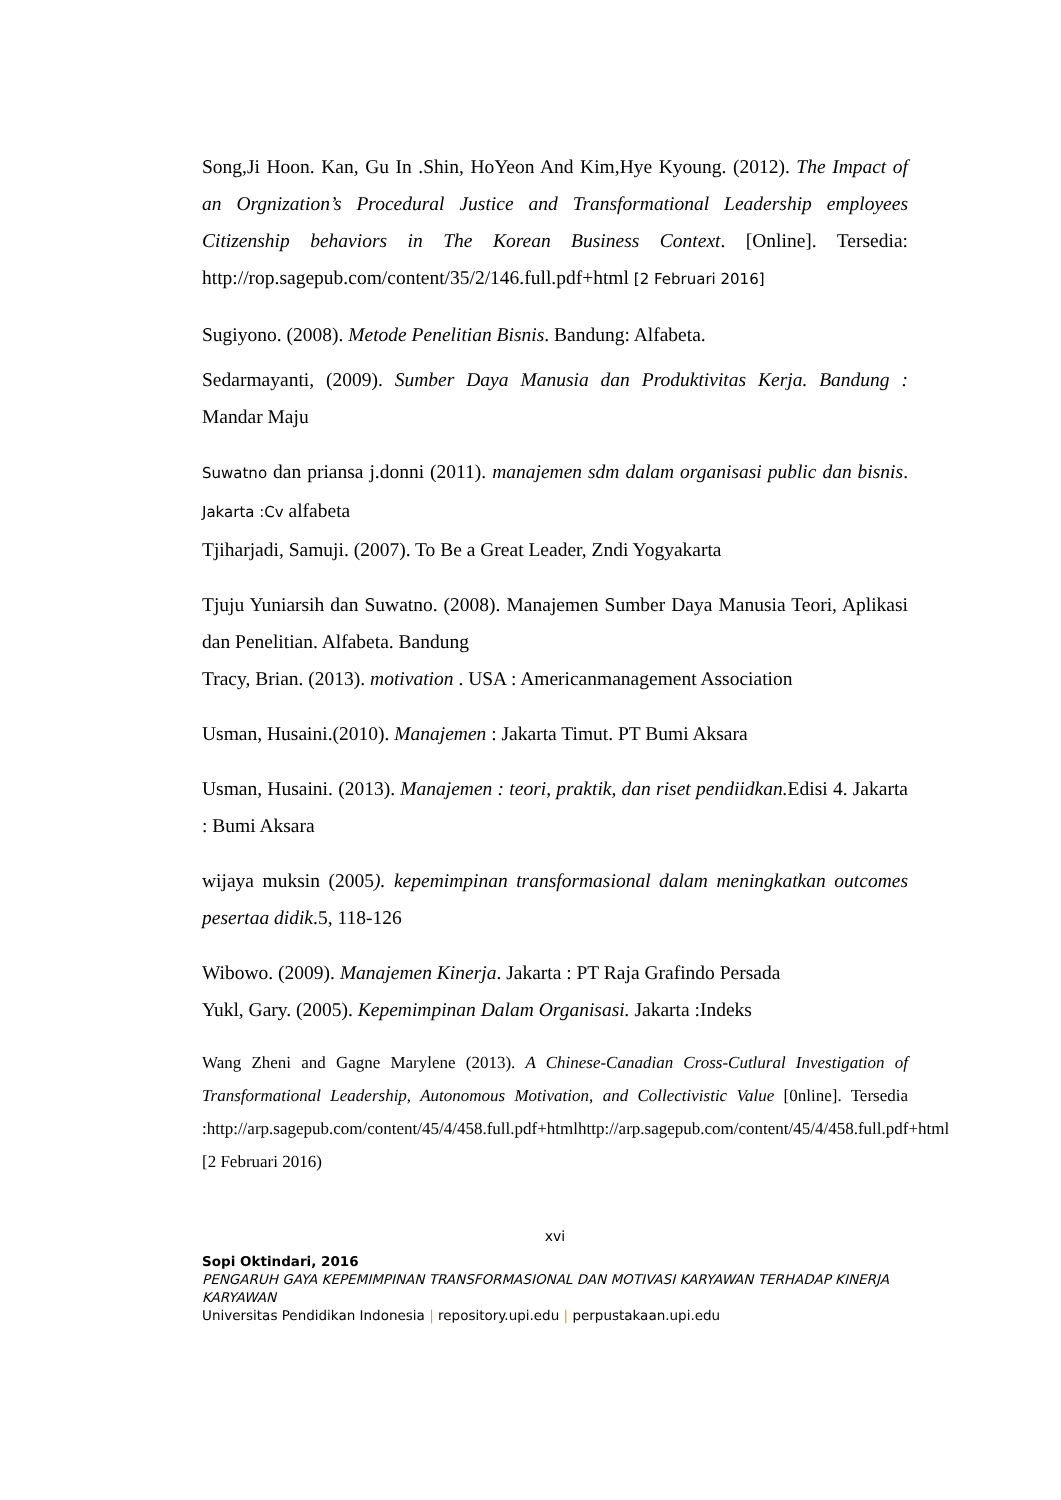Song,Ji Hoon. Kan, Gu In .Shin, HoYeon And Kim,Hye Kyoung. (2012). The Impact of an Orgnization’s Procedural Justice and Transformational Leadership employees Citizenship behaviors in The Korean Business Context. [Online]. Tersedia: http://rop.sagepub.com/content/35/2/146.full.pdf+html [2 Februari 2016]
Sugiyono. (2008). Metode Penelitian Bisnis. Bandung: Alfabeta.
Sedarmayanti, (2009). Sumber Daya Manusia dan Produktivitas Kerja. Bandung : Mandar Maju
Suwatno dan priansa j.donni (2011). manajemen sdm dalam organisasi public dan bisnis. Jakarta :Cv alfabeta
Tjiharjadi, Samuji. (2007). To Be a Great Leader, Zndi Yogyakarta
Tjuju Yuniarsih dan Suwatno. (2008). Manajemen Sumber Daya Manusia Teori, Aplikasi dan Penelitian. Alfabeta. Bandung
Tracy, Brian. (2013). motivation . USA : Americanmanagement Association
Usman, Husaini.(2010). Manajemen : Jakarta Timut. PT Bumi Aksara
Usman, Husaini. (2013). Manajemen : teori, praktik, dan riset pendiidkan. Edisi 4. Jakarta : Bumi Aksara
wijaya muksin (2005). kepemimpinan transformasional dalam meningkatkan outcomes pesertaa didik.5, 118-126
Wibowo. (2009). Manajemen Kinerja. Jakarta : PT Raja Grafindo Persada
Yukl, Gary. (2005). Kepemimpinan Dalam Organisasi. Jakarta :Indeks
Wang Zheni and Gagne Marylene (2013). A Chinese-Canadian Cross-Cutlural Investigation of Transformational Leadership, Autonomous Motivation, and Collectivistic Value [0nline]. Tersedia :http://arp.sagepub.com/content/45/4/458.full.pdf+htmlhttp://arp.sagepub.com/content/45/4/458.full.pdf+html [2 Februari 2016)
xvi
Sopi Oktindari, 2016
PENGARUH GAYA KEPEMIMPINAN TRANSFORMASIONAL DAN MOTIVASI KARYAWAN TERHADAP KINERJA KARYAWAN
Universitas Pendidikan Indonesia | repository.upi.edu | perpustakaan.upi.edu